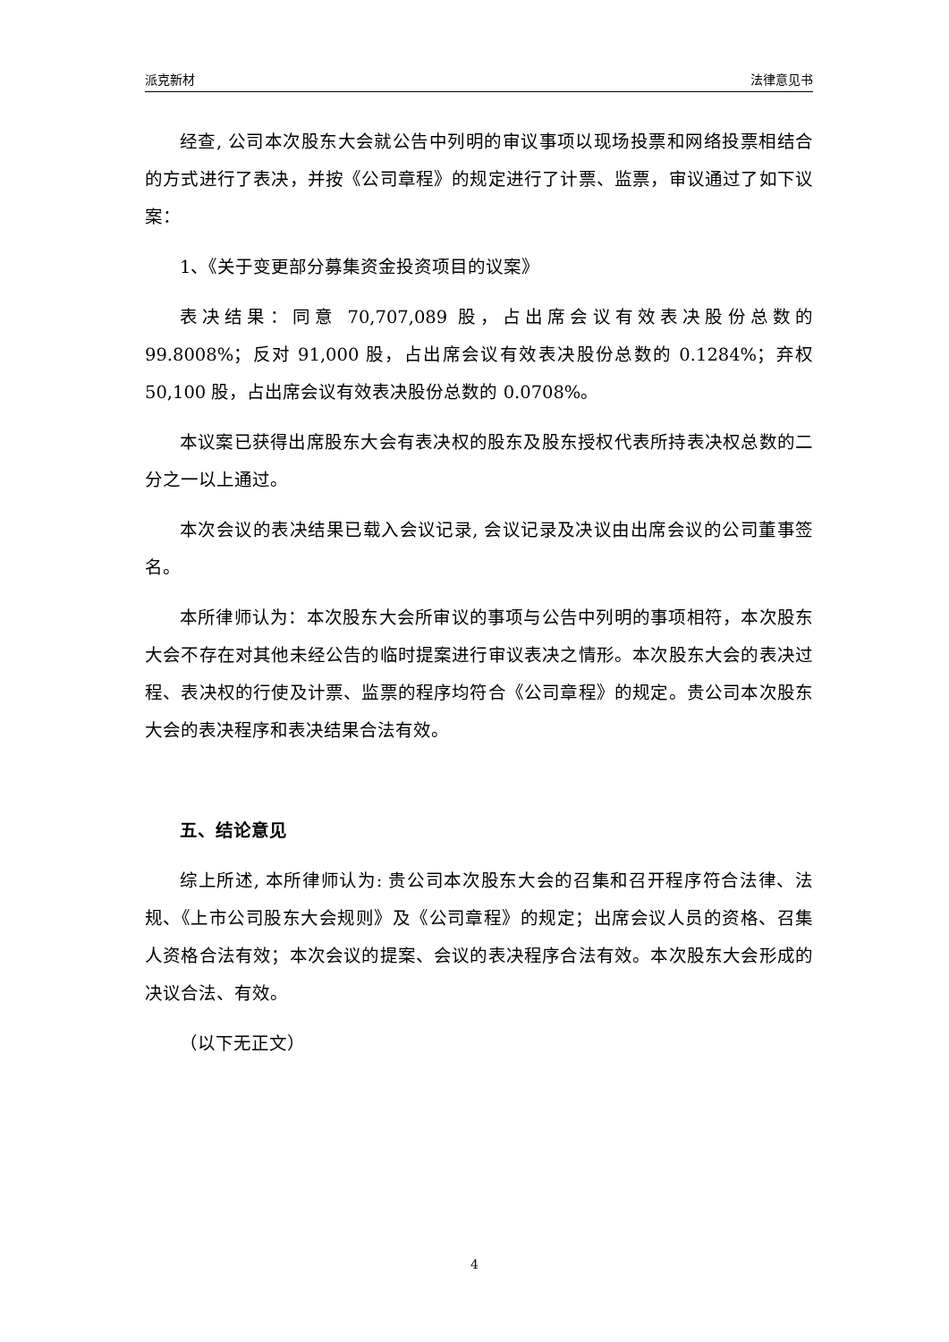派克新材 法律意见书
经查, 公司本次股东大会就公告中列明的审议事项以现场投票和网络投票相结合的方式进行了表决，并按《公司章程》的规定进行了计票、监票，审议通过了如下议案：
1、《关于变更部分募集资金投资项目的议案》
表决结果：同意 70,707,089 股，占出席会议有效表决股份总数的 99.8008%；反对 91,000 股，占出席会议有效表决股份总数的 0.1284%；弃权 50,100 股，占出席会议有效表决股份总数的 0.0708%。
本议案已获得出席股东大会有表决权的股东及股东授权代表所持表决权总数的二分之一以上通过。
本次会议的表决结果已载入会议记录, 会议记录及决议由出席会议的公司董事签名。
本所律师认为：本次股东大会所审议的事项与公告中列明的事项相符，本次股东大会不存在对其他未经公告的临时提案进行审议表决之情形。本次股东大会的表决过程、表决权的行使及计票、监票的程序均符合《公司章程》的规定。贵公司本次股东大会的表决程序和表决结果合法有效。
五、结论意见
综上所述, 本所律师认为: 贵公司本次股东大会的召集和召开程序符合法律、法规、《上市公司股东大会规则》及《公司章程》的规定；出席会议人员的资格、召集人资格合法有效；本次会议的提案、会议的表决程序合法有效。本次股东大会形成的决议合法、有效。
（以下无正文）
4